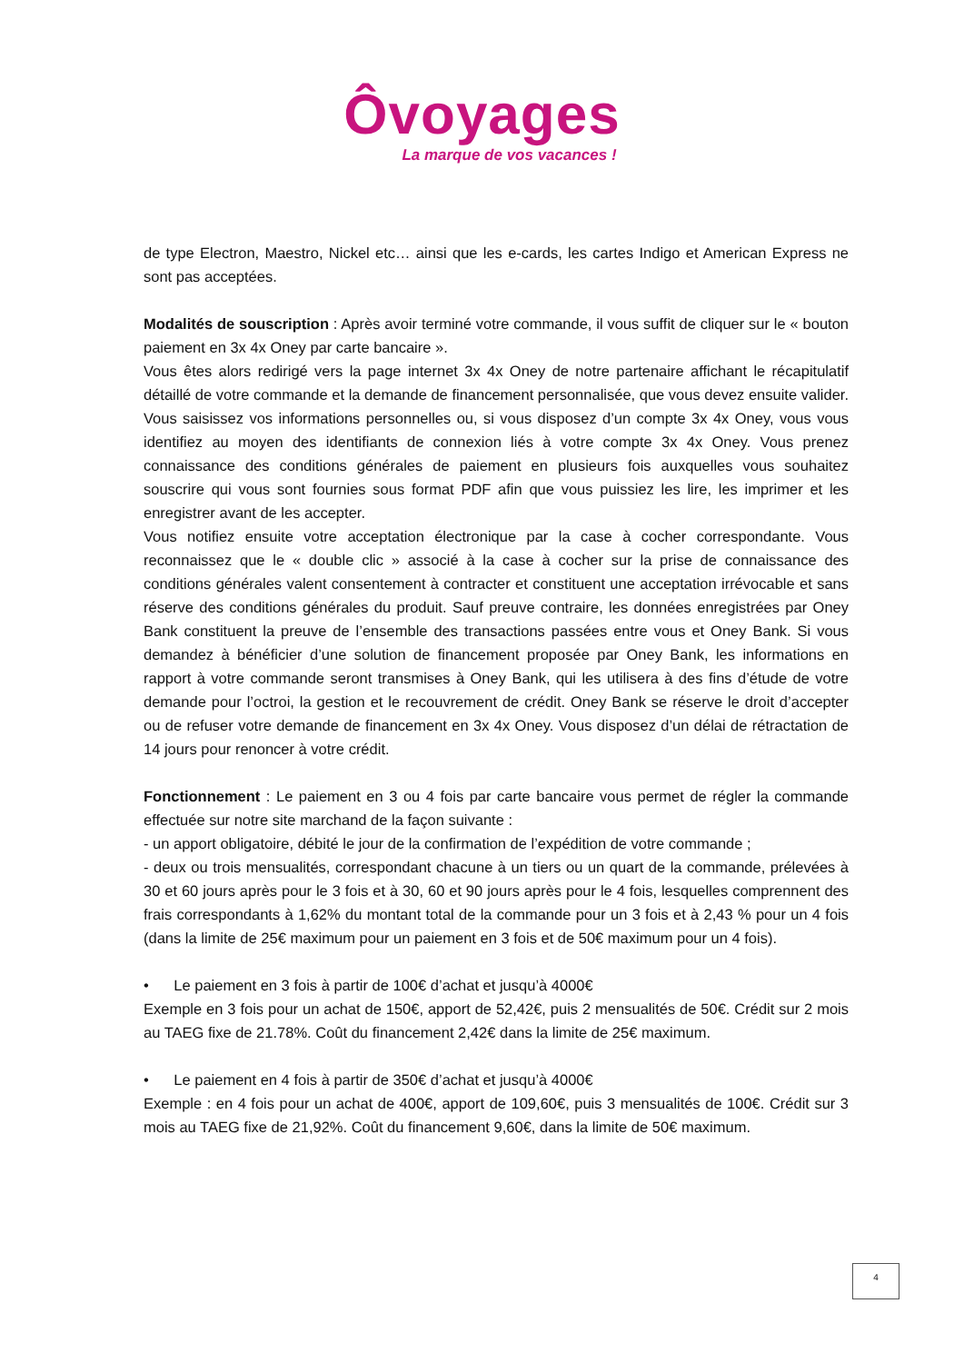Ôvoyages
La marque de vos vacances !
de type Electron, Maestro, Nickel etc… ainsi que les e-cards, les cartes Indigo et American Express ne sont pas acceptées.
Modalités de souscription : Après avoir terminé votre commande, il vous suffit de cliquer sur le « bouton paiement en 3x 4x Oney par carte bancaire ».
Vous êtes alors redirigé vers la page internet 3x 4x Oney de notre partenaire affichant le récapitulatif détaillé de votre commande et la demande de financement personnalisée, que vous devez ensuite valider.
Vous saisissez vos informations personnelles ou, si vous disposez d’un compte 3x 4x Oney, vous vous identifiez au moyen des identifiants de connexion liés à votre compte 3x 4x Oney. Vous prenez connaissance des conditions générales de paiement en plusieurs fois auxquelles vous souhaitez souscrire qui vous sont fournies sous format PDF afin que vous puissiez les lire, les imprimer et les enregistrer avant de les accepter.
Vous notifiez ensuite votre acceptation électronique par la case à cocher correspondante. Vous reconnaissez que le « double clic » associé à la case à cocher sur la prise de connaissance des conditions générales valent consentement à contracter et constituent une acceptation irrévocable et sans réserve des conditions générales du produit. Sauf preuve contraire, les données enregistrées par Oney Bank constituent la preuve de l’ensemble des transactions passées entre vous et Oney Bank. Si vous demandez à bénéficier d’une solution de financement proposée par Oney Bank, les informations en rapport à votre commande seront transmises à Oney Bank, qui les utilisera à des fins d’étude de votre demande pour l’octroi, la gestion et le recouvrement de crédit. Oney Bank se réserve le droit d’accepter ou de refuser votre demande de financement en 3x 4x Oney. Vous disposez d’un délai de rétractation de 14 jours pour renoncer à votre crédit.
Fonctionnement : Le paiement en 3 ou 4 fois par carte bancaire vous permet de régler la commande effectuée sur notre site marchand de la façon suivante :
- un apport obligatoire, débité le jour de la confirmation de l’expédition de votre commande ;
- deux ou trois mensualités, correspondant chacune à un tiers ou un quart de la commande, prélevées à 30 et 60 jours après pour le 3 fois et à 30, 60 et 90 jours après pour le 4 fois, lesquelles comprennent des frais correspondants à 1,62% du montant total de la commande pour un 3 fois et à 2,43 % pour un 4 fois (dans la limite de 25€ maximum pour un paiement en 3 fois et de 50€ maximum pour un 4 fois).
• Le paiement en 3 fois à partir de 100€ d’achat et jusqu’à 4000€
Exemple en 3 fois pour un achat de 150€, apport de 52,42€, puis 2 mensualités de 50€. Crédit sur 2 mois au TAEG fixe de 21.78%. Coût du financement 2,42€ dans la limite de 25€ maximum.
• Le paiement en 4 fois à partir de 350€ d’achat et jusqu’à 4000€
Exemple : en 4 fois pour un achat de 400€, apport de 109,60€, puis 3 mensualités de 100€. Crédit sur 3 mois au TAEG fixe de 21,92%. Coût du financement 9,60€, dans la limite de 50€ maximum.
4